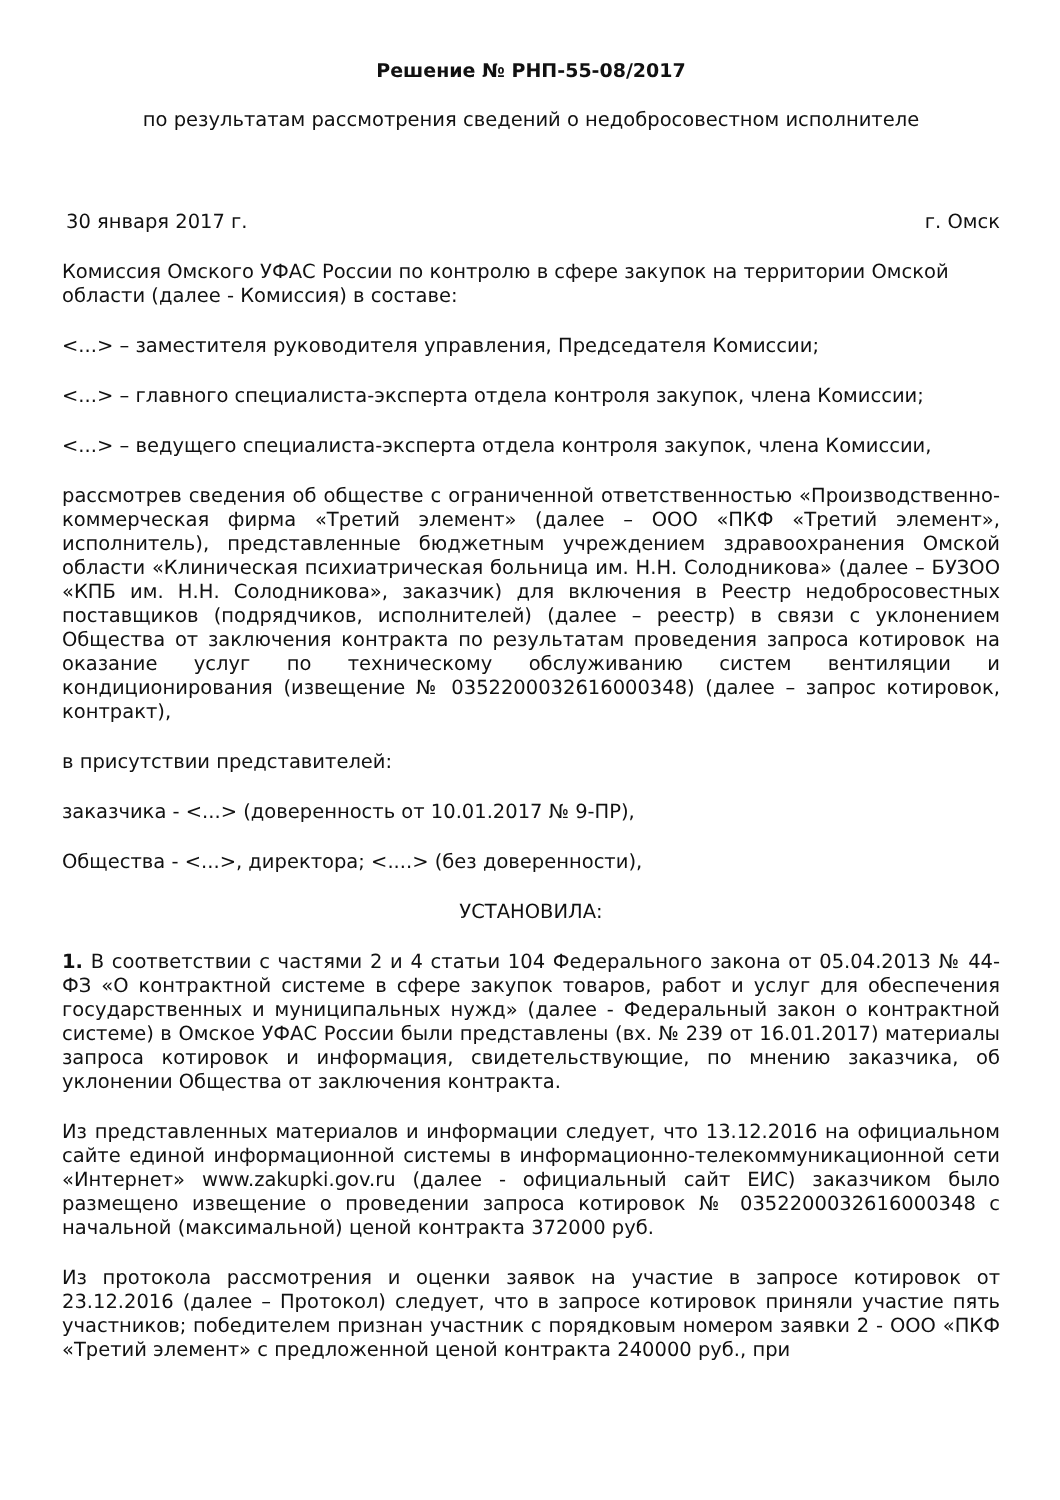Решение № РНП-55-08/2017
по результатам рассмотрения сведений о недобросовестном исполнителе
30 января 2017 г. г. Омск
Комиссия Омского УФАС России по контролю в сфере закупок на территории Омской области (далее - Комиссия) в составе:
<...> – заместителя руководителя управления, Председателя Комиссии;
<...> – главного специалиста-эксперта отдела контроля закупок, члена Комиссии;
<...> – ведущего специалиста-эксперта отдела контроля закупок, члена Комиссии,
рассмотрев сведения об обществе с ограниченной ответственностью «Производственно-коммерческая фирма «Третий элемент» (далее – ООО «ПКФ «Третий элемент», исполнитель), представленные бюджетным учреждением здравоохранения Омской области «Клиническая психиатрическая больница им. Н.Н. Солодникова» (далее – БУЗОО «КПБ им. Н.Н. Солодникова», заказчик) для включения в Реестр недобросовестных поставщиков (подрядчиков, исполнителей) (далее – реестр) в связи с уклонением Общества от заключения контракта по результатам проведения запроса котировок на оказание услуг по техническому обслуживанию систем вентиляции и кондиционирования (извещение № 0352200032616000348) (далее – запрос котировок, контракт),
в присутствии представителей:
заказчика - <...> (доверенность от 10.01.2017 № 9-ПР),
Общества - <...>, директора; <....> (без доверенности),
УСТАНОВИЛА:
1. В соответствии с частями 2 и 4 статьи 104 Федерального закона от 05.04.2013 № 44-ФЗ «О контрактной системе в сфере закупок товаров, работ и услуг для обеспечения государственных и муниципальных нужд» (далее - Федеральный закон о контрактной системе) в Омское УФАС России были представлены (вх. № 239 от 16.01.2017) материалы запроса котировок и информация, свидетельствующие, по мнению заказчика, об уклонении Общества от заключения контракта.
Из представленных материалов и информации следует, что 13.12.2016 на официальном сайте единой информационной системы в информационно-телекоммуникационной сети «Интернет» www.zakupki.gov.ru (далее - официальный сайт ЕИС) заказчиком было размещено извещение о проведении запроса котировок № 0352200032616000348 с начальной (максимальной) ценой контракта 372000 руб.
Из протокола рассмотрения и оценки заявок на участие в запросе котировок от 23.12.2016 (далее – Протокол) следует, что в запросе котировок приняли участие пять участников; победителем признан участник с порядковым номером заявки 2 - ООО «ПКФ «Третий элемент» с предложенной ценой контракта 240000 руб., при